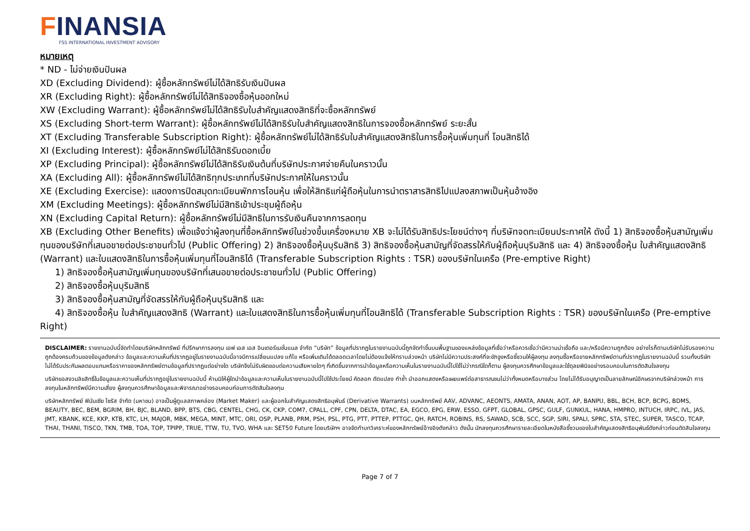FINANSIA
FSS INTERNATIONAL INVESTMENT ADVISORY
หมายเหตุ
* ND - ไม่จ่ายเงินปันผล
XD (Excluding Dividend): ผู้ซื้อหลักทรัพย์ไม่ได้สิทธิรับเงินปันผล
XR (Excluding Right): ผู้ซื้อหลักทรัพย์ไม่ได้สิทธิจองซื้อหุ้นออกใหม่
XW (Excluding Warrant): ผู้ซื้อหลักทรัพย์ไม่ได้สิทธิรับใบสำคัญแสดงสิทธิที่จะซื้อหลักทรัพย์
XS (Excluding Short-term Warrant): ผู้ซื้อหลักทรัพย์ไม่ได้สิทธิรับใบสำคัญแสดงสิทธิในการจองซื้อหลักทรัพย์ ระยะสั้น
XT (Excluding Transferable Subscription Right): ผู้ซื้อหลักทรัพย์ไม่ได้สิทธิรับใบสำคัญแสดงสิทธิในการซื้อหุ้นเพิ่มทุนที่ โอนสิทธิได้
XI (Excluding Interest): ผู้ซื้อหลักทรัพย์ไม่ได้สิทธิรับดอกเบี้ย
XP (Excluding Principal): ผู้ซื้อหลักทรัพย์ไม่ได้สิทธิรับเงินต้นที่บริษัทประกาศจ่ายคืนในคราวนั้น
XA (Excluding All): ผู้ซื้อหลักทรัพย์ไม่ได้สิทธิทุกประเภทที่บริษัทประกาศให้ในคราวนั้น
XE (Excluding Exercise): แสดงการปิดสมุดทะเบียนพักการโอนหุ้น เพื่อให้สิทธิแก่ผู้ถือหุ้นในการนำตราสารสิทธิไปแปลงสภาพเป็นหุ้นอ้างอิง
XM (Excluding Meetings): ผู้ซื้อหลักทรัพย์ไม่มีสิทธิเข้าประชุมผู้ถือหุ้น
XN (Excluding Capital Return): ผู้ซื้อหลักทรัพย์ไม่มีสิทธิในการรับเงินคืนจากการลดทุน
XB (Excluding Other Benefits) เพื่อแจ้งว่าผู้ลงทุนที่ซื้อหลักทรัพย์ในช่วงขึ้นเครื่องหมาย XB จะไม่ได้รับสิทธิประโยชน์ต่างๆ ที่บริษัทจดทะเบียนประกาศให้ ดังนี้ 1) สิทธิจองซื้อหุ้นสามัญเพิ่มทุนของบริษัทที่เสนอขายต่อประชาชนทั่วไป (Public Offering) 2) สิทธิจองซื้อหุ้นบุริมสิทธิ 3) สิทธิจองซื้อหุ้นสามัญที่จัดสรรให้กับผู้ถือหุ้นบุริมสิทธิ และ 4) สิทธิจองซื้อหุ้น ใบสำคัญแสดงสิทธิ (Warrant) และใบแสดงสิทธิในการซื้อหุ้นเพิ่มทุนที่โอนสิทธิได้ (Transferable Subscription Rights : TSR) ของบริษัทในเครือ (Pre-emptive Right)
1) สิทธิจองซื้อหุ้นสามัญเพิ่มทุนของบริษัทที่เสนอขายต่อประชาชนทั่วไป (Public Offering)
2) สิทธิจองซื้อหุ้นบุริมสิทธิ
3) สิทธิจองซื้อหุ้นสามัญที่จัดสรรให้กับผู้ถือหุ้นบุริมสิทธิ และ
4) สิทธิจองซื้อหุ้น ใบสำคัญแสดงสิทธิ (Warrant) และใบแสดงสิทธิในการซื้อหุ้นเพิ่มทุนที่โอนสิทธิได้ (Transferable Subscription Rights : TSR) ของบริษัทในเครือ (Pre-emptive Right)
DISCLAIMER: รายงานฉบับนี้จัดทำโดยบริษัทหลักทรัพย์ ที่ปรึกษาการลงทุน เอฟ เอส เอส อินเตอร์เนชั่นแนล จำกัด “บริษัท” ข้อมูลที่ปรากฏในรายงานฉบับนี้ถูกจัดทำขึ้นบนพื้นฐานของแหล่งข้อมูลที่เชื่อว่าหรือควรเชื่อว่ามีความน่าเชื่อถือ และ/หรือมีความถูกต้อง อย่างไรก็ตามบริษัทไม่รับรองความถูกต้องครบถ้วนของข้อมูลดังกล่าว ข้อมูลและความเห็นที่ปรากฏอยู่ในรายงานฉบับนี้อาจมีการเปลี่ยนแปลง แก้ไข หรือเพิ่มเติมได้ตลอดเวลาโดยไม่ต้องแจ้งให้ทราบล่วงหน้า บริษัทไม่มีความประสงค์ที่จะชักจูงหรือชี้ชวนให้ผู้ลงทุน ลงทุนซื้อหรือขายหลักทรัพย์ตามที่ปรากฏในรายงานฉบับนี้ รวมทั้งบริษัทไม่ได้รับประกันผลตอบแทนหรือราคาของหลักทรัพย์ตามข้อมูลที่ปรากฏแต่อย่างใด บริษัทจึงไม่รับผิดชอบต่อความเสียหายใดๆ ที่เกิดขึ้นจากการนำข้อมูลหรือความเห็นในรายงานฉบับนี้ไปใช้ไม่ว่ากรณีใดก็ตาม ผู้ลงทุนควรศึกษาข้อมูลและใช้ดุลยพินิจอย่างรอบคอบในการตัดสินใจลงทุน
บริษัทขอสงวนลิขสิทธิ์ในข้อมูลและความเห็นที่ปรากฏอยู่ในรายงานฉบับนี้ ห้ามมิให้ผู้ใดนำข้อมูลและความเห็นในรายงานฉบับนี้ไปใช้ประโยชน์ คัดลอก ดัดแปลง ทำซ้ำ นำออกแสดงหรือเผยแพร่ต่อสาธารณชนไม่ว่าทั้งหมดหรือบางส่วน โดยไม่ได้รับอนุญาตเป็นลายลักษณ์อักษรจากบริษัทล่วงหน้า การลงทุนในหลักทรัพย์มีความเสี่ยง ผู้ลงทุนควรศึกษาข้อมูลและพิจารณาอย่างรอบคอบก่อนการตัดสินใจลงทุน
บริษัทหลักทรัพย์ ฟินันเซีย ไซรัส จำกัด (มหาชน) อาจเป็นผู้ดูแลสภาพคล่อง (Market Maker) และผู้ออกใบสำคัญแสดงสิทธิอนุพันธ์ (Derivative Warrants) บนหลักทรัพย์ AAV, ADVANC, AEONTS, AMATA, ANAN, AOT, AP, BANPU, BBL, BCH, BCP, BCPG, BDMS, BEAUTY, BEC, BEM, BGRIM, BH, BJC, BLAND, BPP, BTS, CBG, CENTEL, CHG, CK, CKP, COM7, CPALL, CPF, CPN, DELTA, DTAC, EA, EGCO, EPG, ERW, ESSO, GFPT, GLOBAL, GPSC, GULF, GUNKUL, HANA, HMPRO, INTUCH, IRPC, IVL, JAS, JMT, KBANK, KCE, KKP, KTB, KTC, LH, MAJOR, MBK, MEGA, MINT, MTC, ORI, OSP, PLANB, PRM, PSH, PSL, PTG, PTT, PTTEP, PTTGC, QH, RATCH, ROBINS, RS, SAWAD, SCB, SCC, SGP, SIRI, SPALI, SPRC, STA, STEC, SUPER, TASCO, TCAP, THAI, THANI, TISCO, TKN, TMB, TOA, TOP, TPIPP, TRUE, TTW, TU, TVO, WHA และ SET50 Future โดยบริษัทฯ อาจจัดทำบทวิเคราะห์ของหลักทรัพย์อ้างอิงดังกล่าว ดังนั้น นักลงทุนควรศึกษารายละเอียดในหนังสือชี้ชวนของใบสำคัญแสดงสิทธิอนุพันธ์ดังกล่าวก่อนตัดสินใจลงทุน
Page 7 of 7